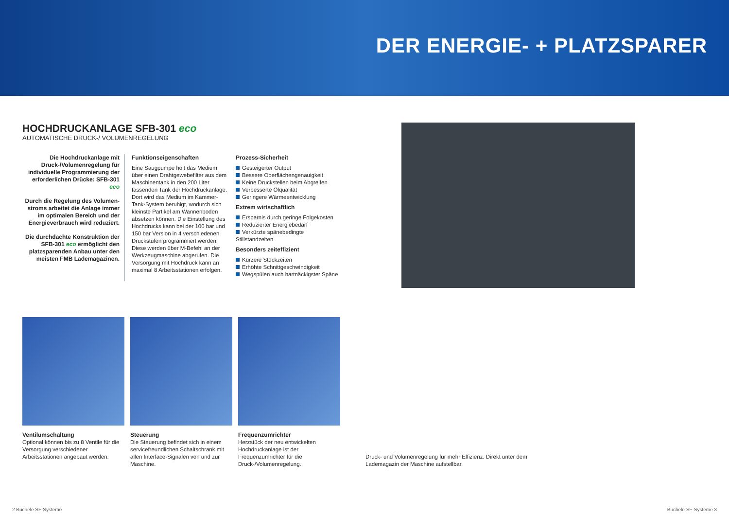DER ENERGIE- + PLATZSPARER
HOCHDRUCKANLAGE SFB-301 eco
AUTOMATISCHE DRUCK-/ VOLUMENREGELUNG
Die Hochdruckanlage mit Druck-/Volumenregelung für individuelle Programmierung der erforderlichen Drücke: SFB-301 eco
Durch die Regelung des Volumen­stroms arbeitet die Anlage immer im optimalen Bereich und der Energieverbrauch wird reduziert.
Die durchdachte Konstruktion der SFB-301 eco ermöglicht den platzsparenden Anbau unter den meisten FMB Lademagazinen.
Funktionseigenschaften
Eine Saugpumpe holt das Medium über einen Drahtgewebefilter aus dem Maschinentank in den 200 Liter fassen­den Tank der Hochdruckanlage. Dort wird das Medium im Kammer-Tank-System beruhigt, wodurch sich kleinste Partikel am Wannenboden absetzen können. Die Einstellung des Hoch­drucks kann bei der 100 bar und 150 bar Version in 4 verschiedenen Druck­stufen programmiert werden. Diese werden über M-Befehl an der Werk­zeugmaschine abgerufen. Die Ver­sorgung mit Hochdruck kann an maximal 8 Arbeitsstationen erfolgen.
Prozess-Sicherheit
Gesteigerter Output
Bessere Oberflächengenauigkeit
Keine Druckstellen beim Abgreifen
Verbesserte Ölqualität
Geringere Wärmeentwicklung
Extrem wirtschaftlich
Ersparnis durch geringe Folgekosten
Reduzierter Energiebedarf
Verkürzte spänebedingte Stillstandzeiten
Besonders zeiteffizient
Kürzere Stückzeiten
Erhöhte Schnittgeschwindigkeit
Wegspülen auch hartnäckigster Späne
Ventilumschaltung
Optional können bis zu 8 Ventile für die Versorgung verschiedener Arbeitsstationen angebaut werden.
Steuerung
Die Steuerung befindet sich in einem servicefreundlichen Schaltschrank mit allen Interface-Signalen von und zur Maschine.
Frequenzumrichter
Herzstück der neu entwickelten Hochdruck­anlage ist der Frequenzumrichter für die Druck-/Volumenregelung.
Druck- und Volumenregelung für mehr Effizienz. Direkt unter dem Lademagazin der Maschine aufstellbar.
2 Büchele SF-Systeme Büchele SF-Systeme 3